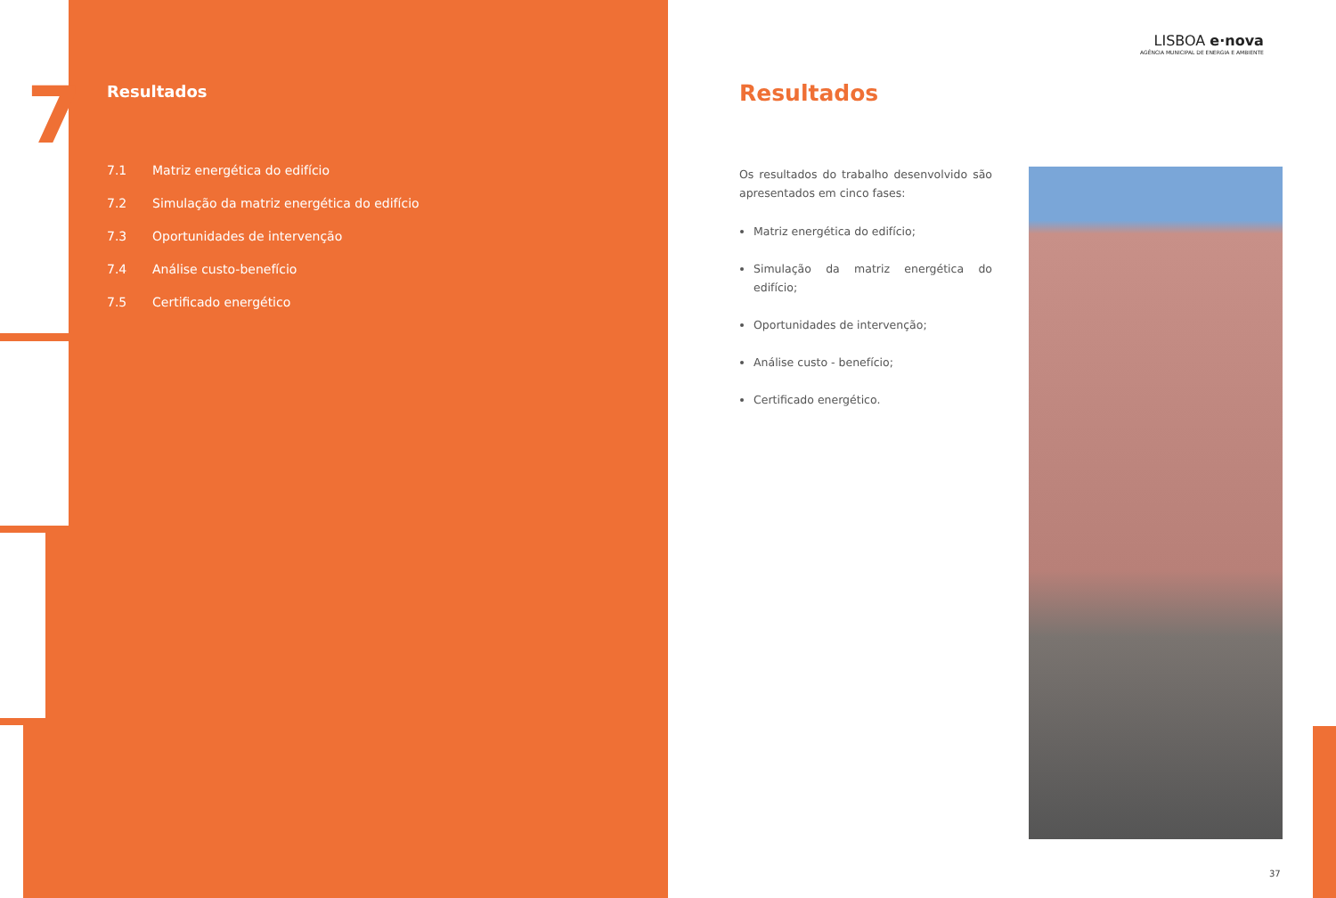7
Resultados
7.1 Matriz energética do edifício
7.2 Simulação da matriz energética do edifício
7.3 Oportunidades de intervenção
7.4 Análise custo-benefício
7.5 Certificado energético
LISBOA e·nova
AGÊNCIA MUNICIPAL DE ENERGIA E AMBIENTE
Resultados
Os resultados do trabalho desenvolvido são apresentados em cinco fases:
Matriz energética do edifício;
Simulação da matriz energética do edifício;
Oportunidades de intervenção;
Análise custo - benefício;
Certificado energético.
37